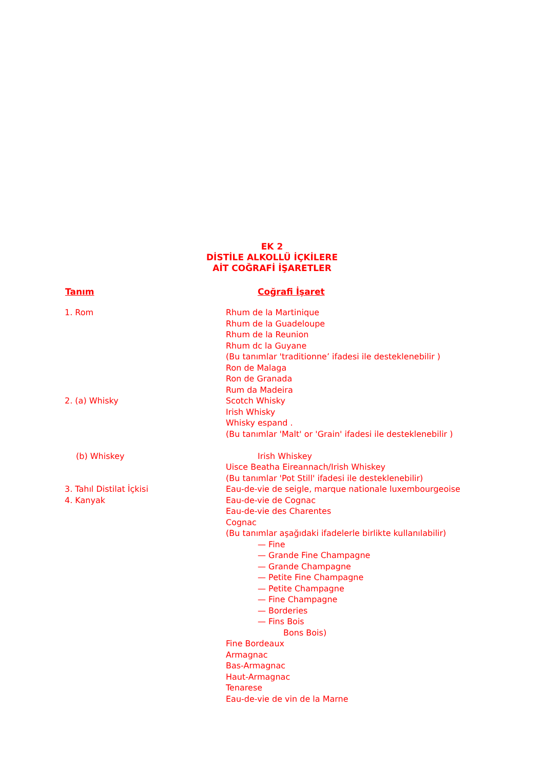EK 2
DİSTİLE ALKOLLÜ İÇKİLERE
AİT COĞRAFİ İŞARETLER
| Tanım | Coğrafi İşaret |
| --- | --- |
| 1. Rom | Rhum de la Martinique |
| | Rhum de la Guadeloupe |
| | Rhum de la Reunion |
| | Rhum dc la Guyane |
| | (Bu tanımlar 'traditionne’ ifadesi ile desteklenebilir ) |
| | Ron de Malaga |
| | Ron de Granada |
| | Rum da Madeira |
| 2. (a) Whisky | Scotch Whisky |
| | Irish Whisky |
| | Whisky espand . |
| | (Bu tanımlar 'Malt' or 'Grain' ifadesi ile desteklenebilir ) |
| (b) Whiskey | Irish Whiskey |
| | Uisce Beatha Eireannach/Irish Whiskey |
| | (Bu tanımlar 'Pot Still' ifadesi ile desteklenebilir) |
| 3. Tahıl Distilat İçkisi | Eau-de-vie de seigle, marque nationale luxembourgeoise |
| 4. Kanyak | Eau-de-vie de Cognac |
| | Eau-de-vie des Charentes |
| | Cognac |
| | (Bu tanımlar aşağıdaki ifadelerle birlikte kullanılabilir) |
| | — Fine |
| | — Grande Fine Champagne |
| | — Grande Champagne |
| | — Petite Fine Champagne |
| | — Petite Champagne |
| | — Fine Champagne |
| | — Borderies |
| | — Fins Bois |
| | Bons Bois) |
| | Fine Bordeaux |
| | Armagnac |
| | Bas-Armagnac |
| | Haut-Armagnac |
| | Tenarese |
| | Eau-de-vie de vin de la Marne |